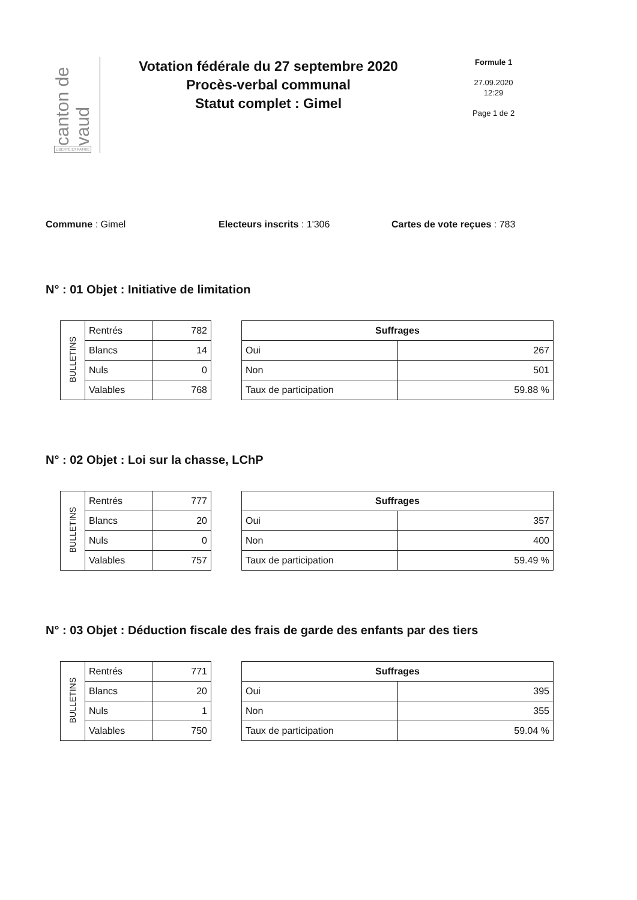canton de vaud
LIBERTÉ ET PATRIE
Votation fédérale du 27 septembre 2020
Procès-verbal communal
Statut complet : Gimel
Formule 1
27.09.2020
12:29
Page 1 de 2
Commune : Gimel Electeurs inscrits : 1'306 Cartes de vote reçues : 783
N° : 01 Objet : Initiative de limitation
| BULLETINS | Rentrés | 782 |
| | Blancs | 14 |
| | Nuls | 0 |
| | Valables | 768 |
| Suffrages | |
| --- | --- |
| Oui | 267 |
| Non | 501 |
| Taux de participation | 59.88 % |
N° : 02 Objet : Loi sur la chasse, LChP
| BULLETINS | Rentrés | 777 |
| | Blancs | 20 |
| | Nuls | 0 |
| | Valables | 757 |
| Suffrages | |
| --- | --- |
| Oui | 357 |
| Non | 400 |
| Taux de participation | 59.49 % |
N° : 03 Objet : Déduction fiscale des frais de garde des enfants par des tiers
| BULLETINS | Rentrés | 771 |
| | Blancs | 20 |
| | Nuls | 1 |
| | Valables | 750 |
| Suffrages | |
| --- | --- |
| Oui | 395 |
| Non | 355 |
| Taux de participation | 59.04 % |